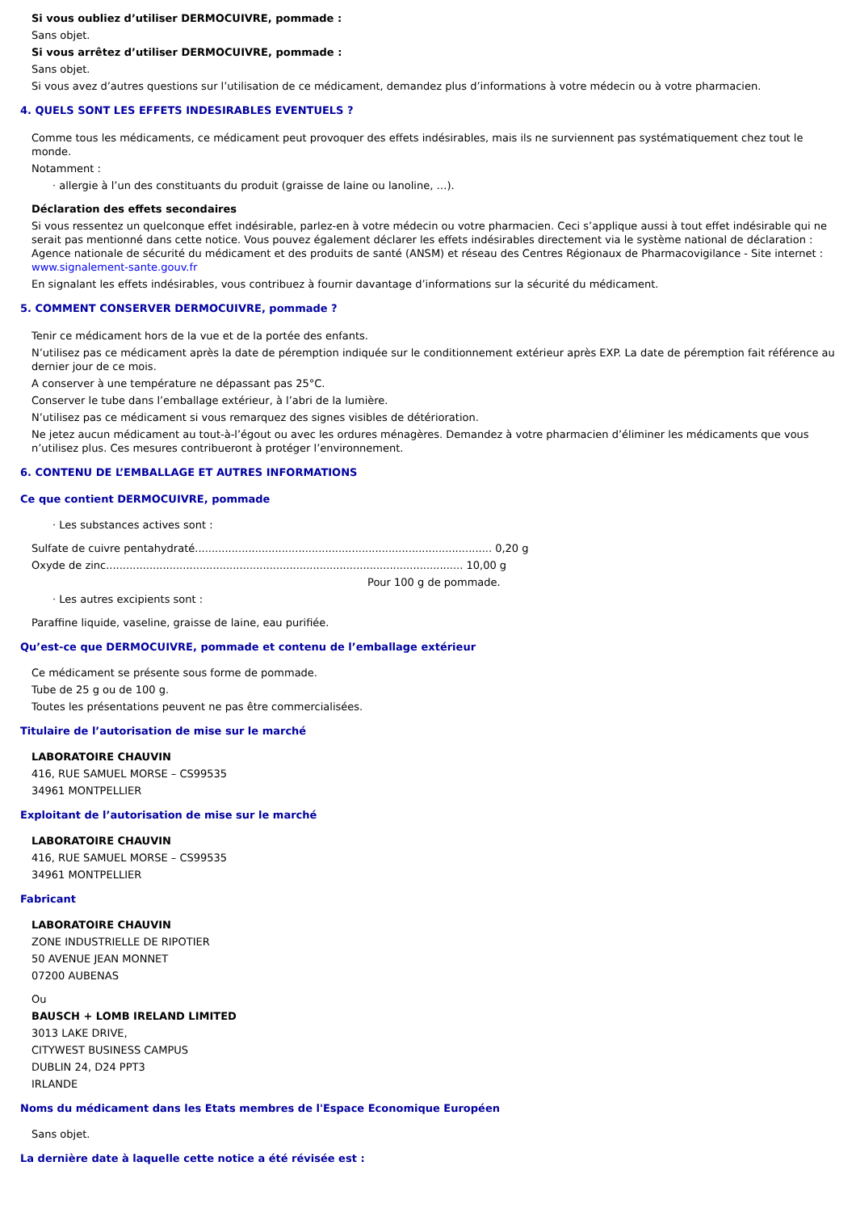Si vous oubliez d’utiliser DERMOCUIVRE, pommade :
Sans objet.
Si vous arrêtez d’utiliser DERMOCUIVRE, pommade :
Sans objet.
Si vous avez d’autres questions sur l’utilisation de ce médicament, demandez plus d’informations à votre médecin ou à votre pharmacien.
4. QUELS SONT LES EFFETS INDESIRABLES EVENTUELS ?
Comme tous les médicaments, ce médicament peut provoquer des effets indésirables, mais ils ne surviennent pas systématiquement chez tout le monde.
Notamment :
· allergie à l’un des constituants du produit (graisse de laine ou lanoline, …).
Déclaration des effets secondaires
Si vous ressentez un quelconque effet indésirable, parlez-en à votre médecin ou votre pharmacien. Ceci s’applique aussi à tout effet indésirable qui ne serait pas mentionné dans cette notice. Vous pouvez également déclarer les effets indésirables directement via le système national de déclaration : Agence nationale de sécurité du médicament et des produits de santé (ANSM) et réseau des Centres Régionaux de Pharmacovigilance - Site internet : www.signalement-sante.gouv.fr
En signalant les effets indésirables, vous contribuez à fournir davantage d’informations sur la sécurité du médicament.
5. COMMENT CONSERVER DERMOCUIVRE, pommade ?
Tenir ce médicament hors de la vue et de la portée des enfants.
N’utilisez pas ce médicament après la date de péremption indiquée sur le conditionnement extérieur après EXP. La date de péremption fait référence au dernier jour de ce mois.
A conserver à une température ne dépassant pas 25°C.
Conserver le tube dans l’emballage extérieur, à l’abri de la lumière.
N’utilisez pas ce médicament si vous remarquez des signes visibles de détérioration.
Ne jetez aucun médicament au tout-à-l’égout ou avec les ordures ménagères. Demandez à votre pharmacien d’éliminer les médicaments que vous n’utilisez plus. Ces mesures contribueront à protéger l’environnement.
6. CONTENU DE L’EMBALLAGE ET AUTRES INFORMATIONS
Ce que contient DERMOCUIVRE, pommade
· Les substances actives sont :
Sulfate de cuivre pentahydraté......................................................................................... 0,20 g
Oxyde de zinc........................................................................................................... 10,00 g
Pour 100 g de pommade.
· Les autres excipients sont :
Paraffine liquide, vaseline, graisse de laine, eau purifiée.
Qu’est-ce que DERMOCUIVRE, pommade et contenu de l’emballage extérieur
Ce médicament se présente sous forme de pommade.
Tube de 25 g ou de 100 g.
Toutes les présentations peuvent ne pas être commercialisées.
Titulaire de l’autorisation de mise sur le marché
LABORATOIRE CHAUVIN
416, RUE SAMUEL MORSE – CS99535
34961 MONTPELLIER
Exploitant de l’autorisation de mise sur le marché
LABORATOIRE CHAUVIN
416, RUE SAMUEL MORSE – CS99535
34961 MONTPELLIER
Fabricant
LABORATOIRE CHAUVIN
ZONE INDUSTRIELLE DE RIPOTIER
50 AVENUE JEAN MONNET
07200 AUBENAS
Ou
BAUSCH + LOMB IRELAND LIMITED
3013 LAKE DRIVE,
CITYWEST BUSINESS CAMPUS
DUBLIN 24, D24 PPT3
IRLANDE
Noms du médicament dans les Etats membres de l'Espace Economique Européen
Sans objet.
La dernière date à laquelle cette notice a été révisée est :